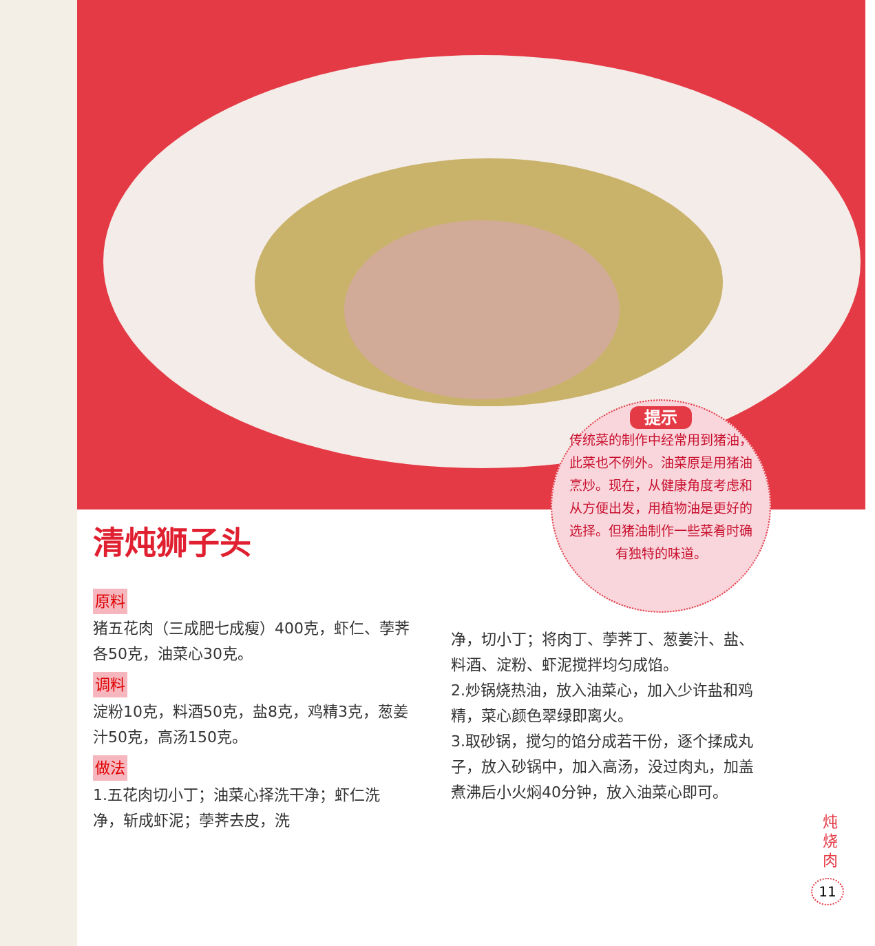提示
传统菜的制作中经常用到猪油，此菜也不例外。油菜原是用猪油烹炒。现在，从健康角度考虑和从方便出发，用植物油是更好的选择。但猪油制作一些菜肴时确有独特的味道。
清炖狮子头
原料
猪五花肉（三成肥七成瘦）400克，虾仁、荸荠各50克，油菜心30克。
调料
淀粉10克，料酒50克，盐8克，鸡精3克，葱姜汁50克，高汤150克。
做法
1.五花肉切小丁；油菜心择洗干净；虾仁洗净，斩成虾泥；荸荠去皮，洗
净，切小丁；将肉丁、荸荠丁、葱姜汁、盐、料酒、淀粉、虾泥搅拌均匀成馅。
2.炒锅烧热油，放入油菜心，加入少许盐和鸡精，菜心颜色翠绿即离火。
3.取砂锅，搅匀的馅分成若干份，逐个揉成丸子，放入砂锅中，加入高汤，没过肉丸，加盖煮沸后小火焖40分钟，放入油菜心即可。
炖烧肉
11